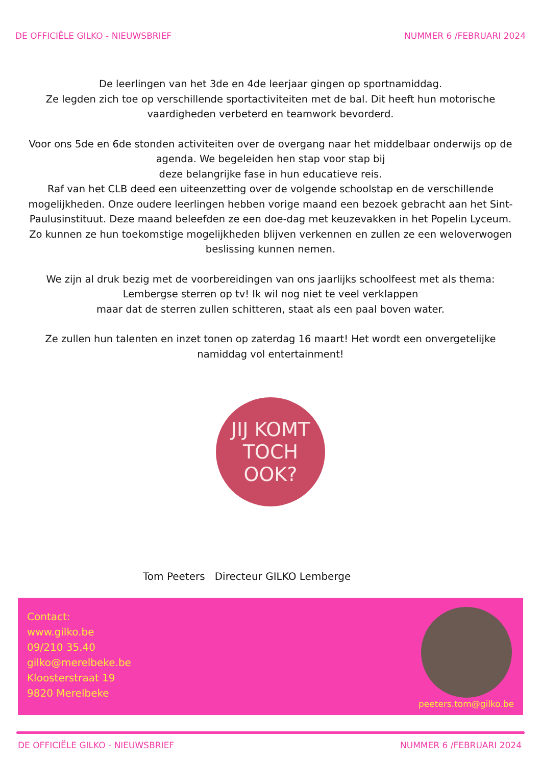DE OFFICIËLE GILKO - NIEUWSBRIEF NUMMER 6 /FEBRUARI 2024
De leerlingen van het 3de en 4de leerjaar gingen op sportnamiddag.
Ze legden zich toe op verschillende sportactiviteiten met de bal. Dit heeft hun motorische vaardigheden verbeterd en teamwork bevorderd.
Voor ons 5de en 6de stonden activiteiten over de overgang naar het middelbaar onderwijs op de agenda. We begeleiden hen stap voor stap bij
deze belangrijke fase in hun educatieve reis.
Raf van het CLB deed een uiteenzetting over de volgende schoolstap en de verschillende mogelijkheden. Onze oudere leerlingen hebben vorige maand een bezoek gebracht aan het Sint-Paulusinstituut. Deze maand beleefden ze een doe-dag met keuzevakken in het Popelin Lyceum. Zo kunnen ze hun toekomstige mogelijkheden blijven verkennen en zullen ze een weloverwogen beslissing kunnen nemen.
We zijn al druk bezig met de voorbereidingen van ons jaarlijks schoolfeest met als thema: Lembergse sterren op tv! Ik wil nog niet te veel verklappen
maar dat de sterren zullen schitteren, staat als een paal boven water.
Ze zullen hun talenten en inzet tonen op zaterdag 16 maart! Het wordt een onvergetelijke namiddag vol entertainment!
JIJ KOMT
TOCH
OOK?
Tom Peeters Directeur GILKO Lemberge
Contact:
www.gilko.be
09/210 35.40
gilko@merelbeke.be
Kloosterstraat 19
9820 Merelbeke
peeters.tom@gilko.be
DE OFFICIËLE GILKO - NIEUWSBRIEF NUMMER 6 /FEBRUARI 2024